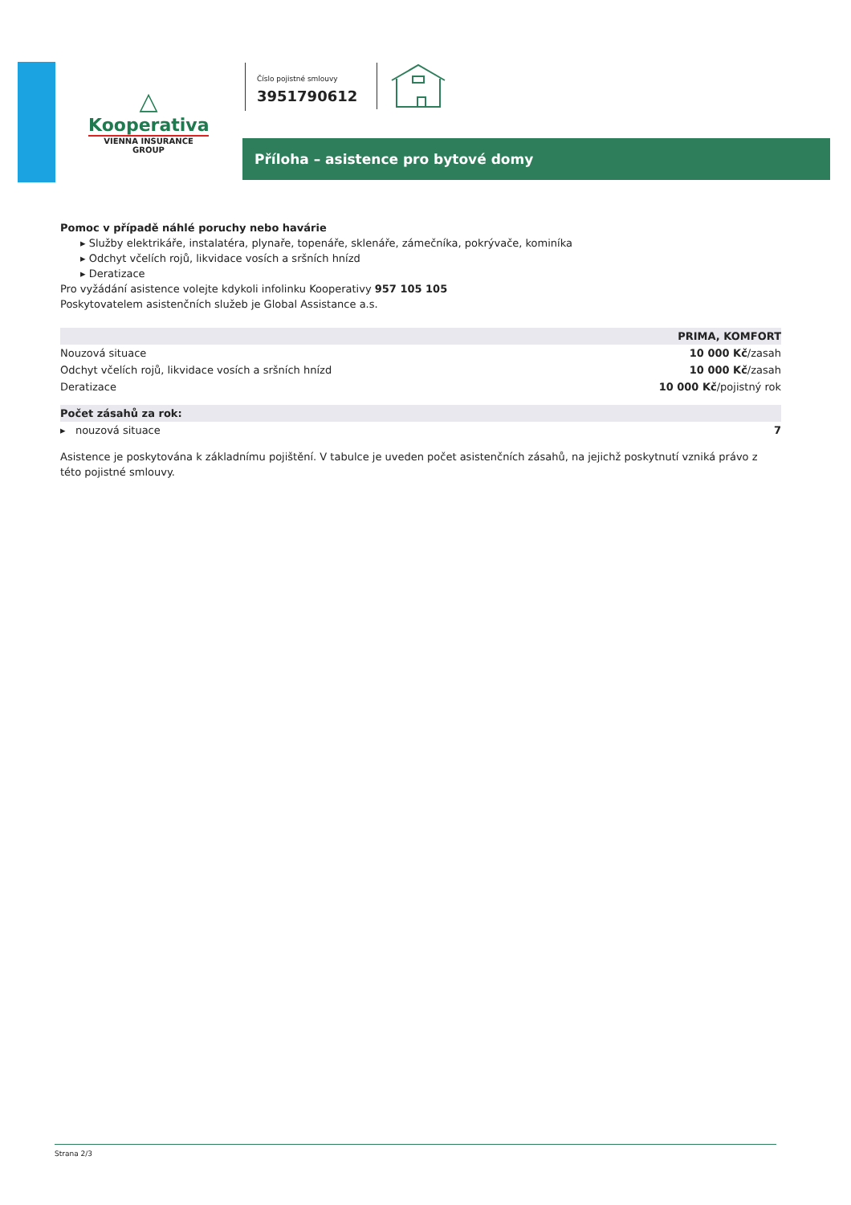△
Kooperativa
VIENNA INSURANCE GROUP
Číslo pojistné smlouvy
3951790612
Příloha – asistence pro bytové domy
Pomoc v případě náhlé poruchy nebo havárie
▸ Služby elektrikáře, instalatéra, plynaře, topenáře, sklenáře, zámečníka, pokrývače, kominíka
▸ Odchyt včelích rojů, likvidace vosích a sršních hnízd
▸ Deratizace
Pro vyžádání asistence volejte kdykoli infolinku Kooperativy 957 105 105
Poskytovatelem asistenčních služeb je Global Assistance a.s.
| | PRIMA, KOMFORT |
| --- | --- |
| Nouzová situace | 10 000 Kč /zasah |
| Odchyt včelích rojů, likvidace vosích a sršních hnízd | 10 000 Kč /zasah |
| Deratizace | 10 000 Kč /pojistný rok |
| Počet zásahů za rok: | |
| ▸ nouzová situace | 7 |
Asistence je poskytována k základnímu pojištění. V tabulce je uveden počet asistenčních zásahů, na jejichž poskytnutí vzniká právo z této pojistné smlouvy.
Strana 2/3